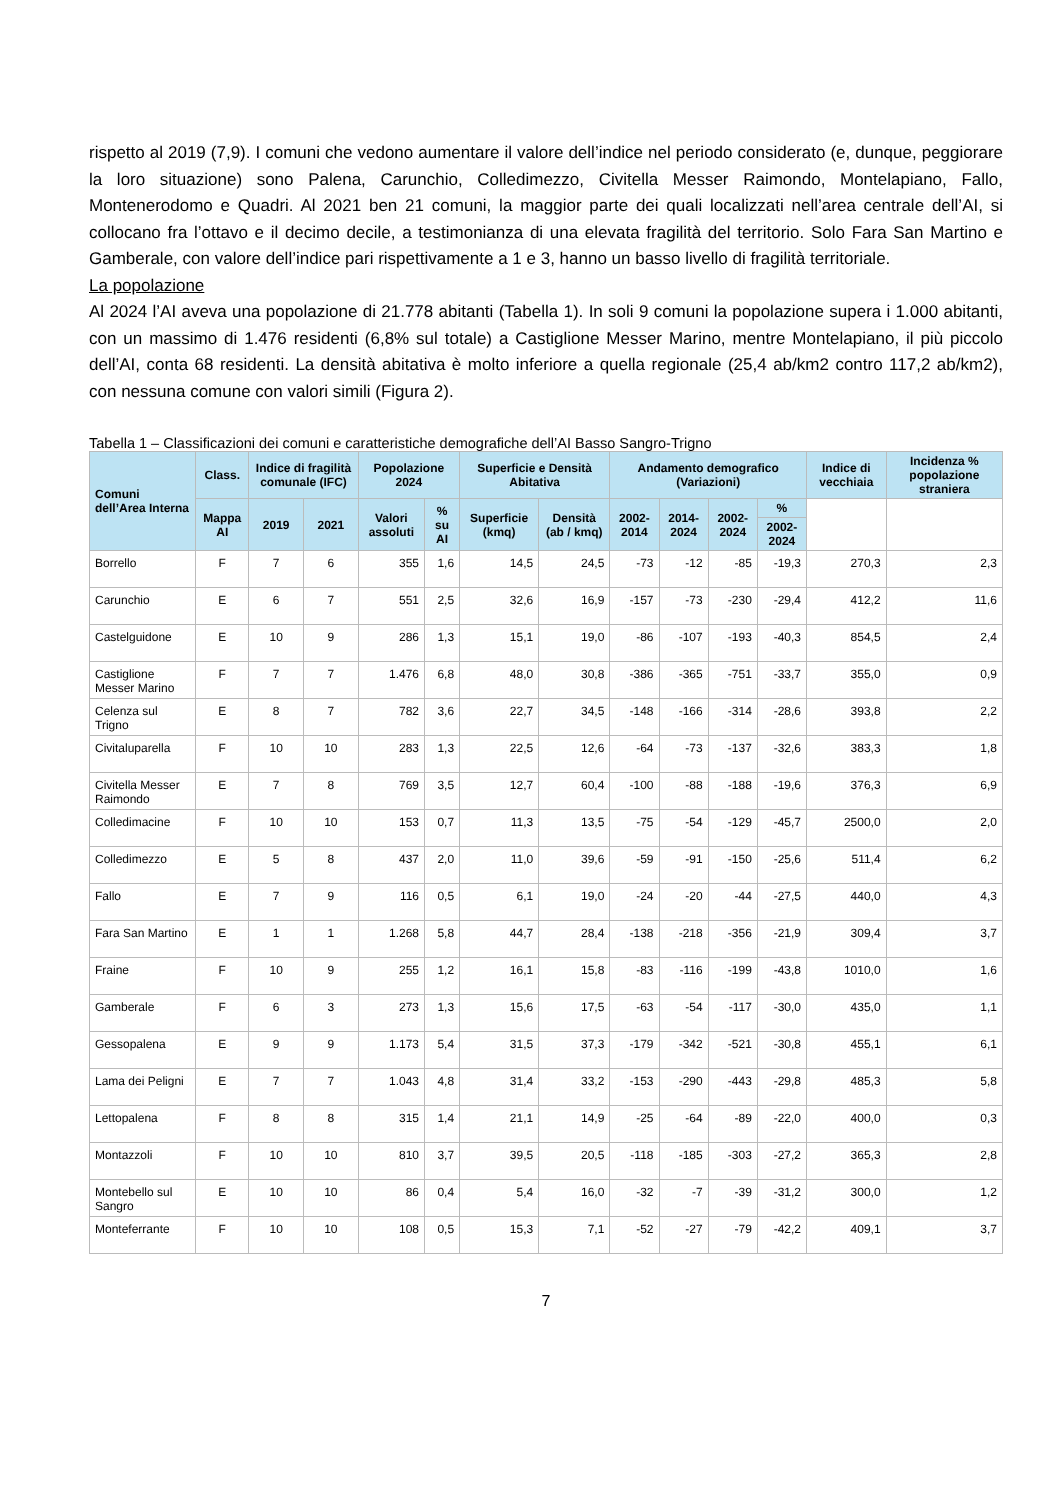rispetto al 2019 (7,9). I comuni che vedono aumentare il valore dell’indice nel periodo considerato (e, dunque, peggiorare la loro situazione) sono Palena, Carunchio, Colledimezzo, Civitella Messer Raimondo, Montelapiano, Fallo, Montenerodomo e Quadri. Al 2021 ben 21 comuni, la maggior parte dei quali localizzati nell’area centrale dell’AI, si collocano fra l’ottavo e il decimo decile, a testimonianza di una elevata fragilità del territorio. Solo Fara San Martino e Gamberale, con valore dell’indice pari rispettivamente a 1 e 3, hanno un basso livello di fragilità territoriale.
La popolazione
Al 2024 l’AI aveva una popolazione di 21.778 abitanti (Tabella 1). In soli 9 comuni la popolazione supera i 1.000 abitanti, con un massimo di 1.476 residenti (6,8% sul totale) a Castiglione Messer Marino, mentre Montelapiano, il più piccolo dell’AI, conta 68 residenti. La densità abitativa è molto inferiore a quella regionale (25,4 ab/km2 contro 117,2 ab/km2), con nessuna comune con valori simili (Figura 2).
Tabella 1 – Classificazioni dei comuni e caratteristiche demografiche dell’AI Basso Sangro-Trigno
| Comuni dell’Area Interna | Class. | Indice di fragilità comunale (IFC) | | Popolazione 2024 | | Superficie e Densità Abitativa | | Andamento demografico (Variazioni) | | | | Indice di vecchiaia | Incidenza % popolazione straniera |
| --- | --- | --- | --- | --- | --- | --- | --- | --- | --- | --- | --- | --- | --- |
| | Mappa AI | 2019 | 2021 | Valori assoluti | % su AI | Superficie (kmq) | Densità (ab / kmq) | 2002-2014 | 2014-2024 | 2002-2024 | % | | |
| | | | | | | | | | | | 2002-2024 | | |
| Borrello | F | 7 | 6 | 355 | 1,6 | 14,5 | 24,5 | -73 | -12 | -85 | -19,3 | 270,3 | 2,3 |
| Carunchio | E | 6 | 7 | 551 | 2,5 | 32,6 | 16,9 | -157 | -73 | -230 | -29,4 | 412,2 | 11,6 |
| Castelguidone | E | 10 | 9 | 286 | 1,3 | 15,1 | 19,0 | -86 | -107 | -193 | -40,3 | 854,5 | 2,4 |
| Castiglione Messer Marino | F | 7 | 7 | 1.476 | 6,8 | 48,0 | 30,8 | -386 | -365 | -751 | -33,7 | 355,0 | 0,9 |
| Celenza sul Trigno | E | 8 | 7 | 782 | 3,6 | 22,7 | 34,5 | -148 | -166 | -314 | -28,6 | 393,8 | 2,2 |
| Civitaluparella | F | 10 | 10 | 283 | 1,3 | 22,5 | 12,6 | -64 | -73 | -137 | -32,6 | 383,3 | 1,8 |
| Civitella Messer Raimondo | E | 7 | 8 | 769 | 3,5 | 12,7 | 60,4 | -100 | -88 | -188 | -19,6 | 376,3 | 6,9 |
| Colledimacine | F | 10 | 10 | 153 | 0,7 | 11,3 | 13,5 | -75 | -54 | -129 | -45,7 | 2500,0 | 2,0 |
| Colledimezzo | E | 5 | 8 | 437 | 2,0 | 11,0 | 39,6 | -59 | -91 | -150 | -25,6 | 511,4 | 6,2 |
| Fallo | E | 7 | 9 | 116 | 0,5 | 6,1 | 19,0 | -24 | -20 | -44 | -27,5 | 440,0 | 4,3 |
| Fara San Martino | E | 1 | 1 | 1.268 | 5,8 | 44,7 | 28,4 | -138 | -218 | -356 | -21,9 | 309,4 | 3,7 |
| Fraine | F | 10 | 9 | 255 | 1,2 | 16,1 | 15,8 | -83 | -116 | -199 | -43,8 | 1010,0 | 1,6 |
| Gamberale | F | 6 | 3 | 273 | 1,3 | 15,6 | 17,5 | -63 | -54 | -117 | -30,0 | 435,0 | 1,1 |
| Gessopalena | E | 9 | 9 | 1.173 | 5,4 | 31,5 | 37,3 | -179 | -342 | -521 | -30,8 | 455,1 | 6,1 |
| Lama dei Peligni | E | 7 | 7 | 1.043 | 4,8 | 31,4 | 33,2 | -153 | -290 | -443 | -29,8 | 485,3 | 5,8 |
| Lettopalena | F | 8 | 8 | 315 | 1,4 | 21,1 | 14,9 | -25 | -64 | -89 | -22,0 | 400,0 | 0,3 |
| Montazzoli | F | 10 | 10 | 810 | 3,7 | 39,5 | 20,5 | -118 | -185 | -303 | -27,2 | 365,3 | 2,8 |
| Montebello sul Sangro | E | 10 | 10 | 86 | 0,4 | 5,4 | 16,0 | -32 | -7 | -39 | -31,2 | 300,0 | 1,2 |
| Monteferrante | F | 10 | 10 | 108 | 0,5 | 15,3 | 7,1 | -52 | -27 | -79 | -42,2 | 409,1 | 3,7 |
7